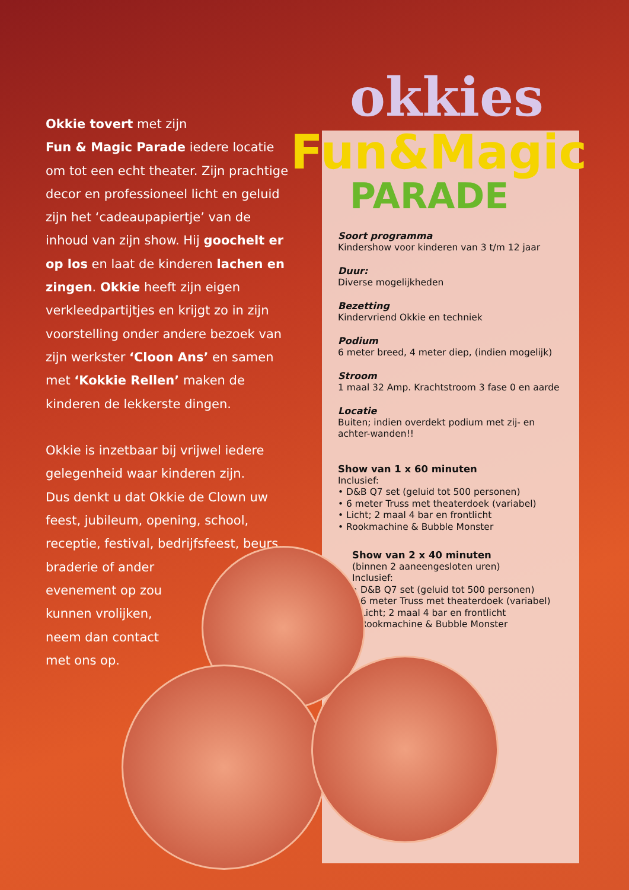okkies
Fun&Magic
PARADE
Okkie tovert met zijn
Fun & Magic Parade iedere locatie om tot een echt theater. Zijn prachtige decor en professioneel licht en geluid zijn het ‘cadeaupapiertje’ van de inhoud van zijn show. Hij goochelt er op los en laat de kinderen lachen en zingen. Okkie heeft zijn eigen verkleedpartijtjes en krijgt zo in zijn voorstelling onder andere bezoek van zijn werkster ‘Cloon Ans’ en samen met ‘Kokkie Rellen’ maken de kinderen de lekkerste dingen.
Okkie is inzetbaar bij vrijwel iedere gelegenheid waar kinderen zijn.
Dus denkt u dat Okkie de Clown uw feest, jubileum, opening, school, receptie, festival, bedrijfsfeest, beurs,
braderie of ander
evenement op zou
kunnen vrolijken,
neem dan contact
met ons op.
Soort programma
Kindershow voor kinderen van 3 t/m 12 jaar
Duur:
Diverse mogelijkheden
Bezetting
Kindervriend Okkie en techniek
Podium
6 meter breed, 4 meter diep, (indien mogelijk)
Stroom
1 maal 32 Amp. Krachtstroom 3 fase 0 en aarde
Locatie
Buiten; indien overdekt podium met zij- en achter-wanden!!
Show van 1 x 60 minuten
Inclusief:
• D&B Q7 set (geluid tot 500 personen)
• 6 meter Truss met theaterdoek (variabel)
• Licht; 2 maal 4 bar en frontlicht
• Rookmachine & Bubble Monster
Show van 2 x 40 minuten
(binnen 2 aaneengesloten uren)
Inclusief:
• D&B Q7 set (geluid tot 500 personen)
• 6 meter Truss met theaterdoek (variabel)
• Licht; 2 maal 4 bar en frontlicht
• Rookmachine & Bubble Monster